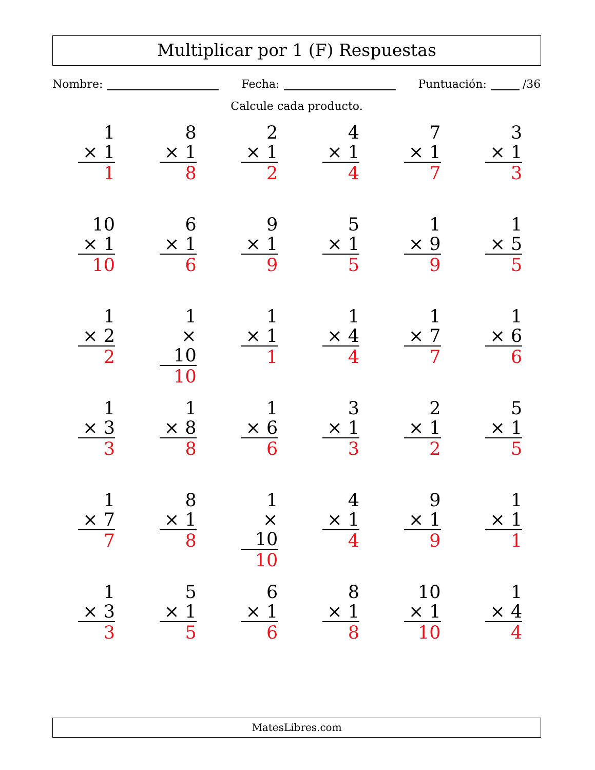Multiplicar por 1 (F) Respuestas
Nombre: Fecha: Puntuación: /36
Calcule cada producto.
| 1 × 1 1 | 8 × 1 8 | 2 × 1 2 | 4 × 1 4 | 7 × 1 7 | 3 × 1 3 |
| 10 × 1 10 | 6 × 1 6 | 9 × 1 9 | 5 × 1 5 | 1 × 9 9 | 1 × 5 5 |
| 1 × 2 2 | 1 × 10 10 | 1 × 1 1 | 1 × 4 4 | 1 × 7 7 | 1 × 6 6 |
| 1 × 3 3 | 1 × 8 8 | 1 × 6 6 | 3 × 1 3 | 2 × 1 2 | 5 × 1 5 |
| 1 × 7 7 | 8 × 1 8 | 1 × 10 10 | 4 × 1 4 | 9 × 1 9 | 1 × 1 1 |
| 1 × 3 3 | 5 × 1 5 | 6 × 1 6 | 8 × 1 8 | 10 × 1 10 | 1 × 4 4 |
MatesLibres.com